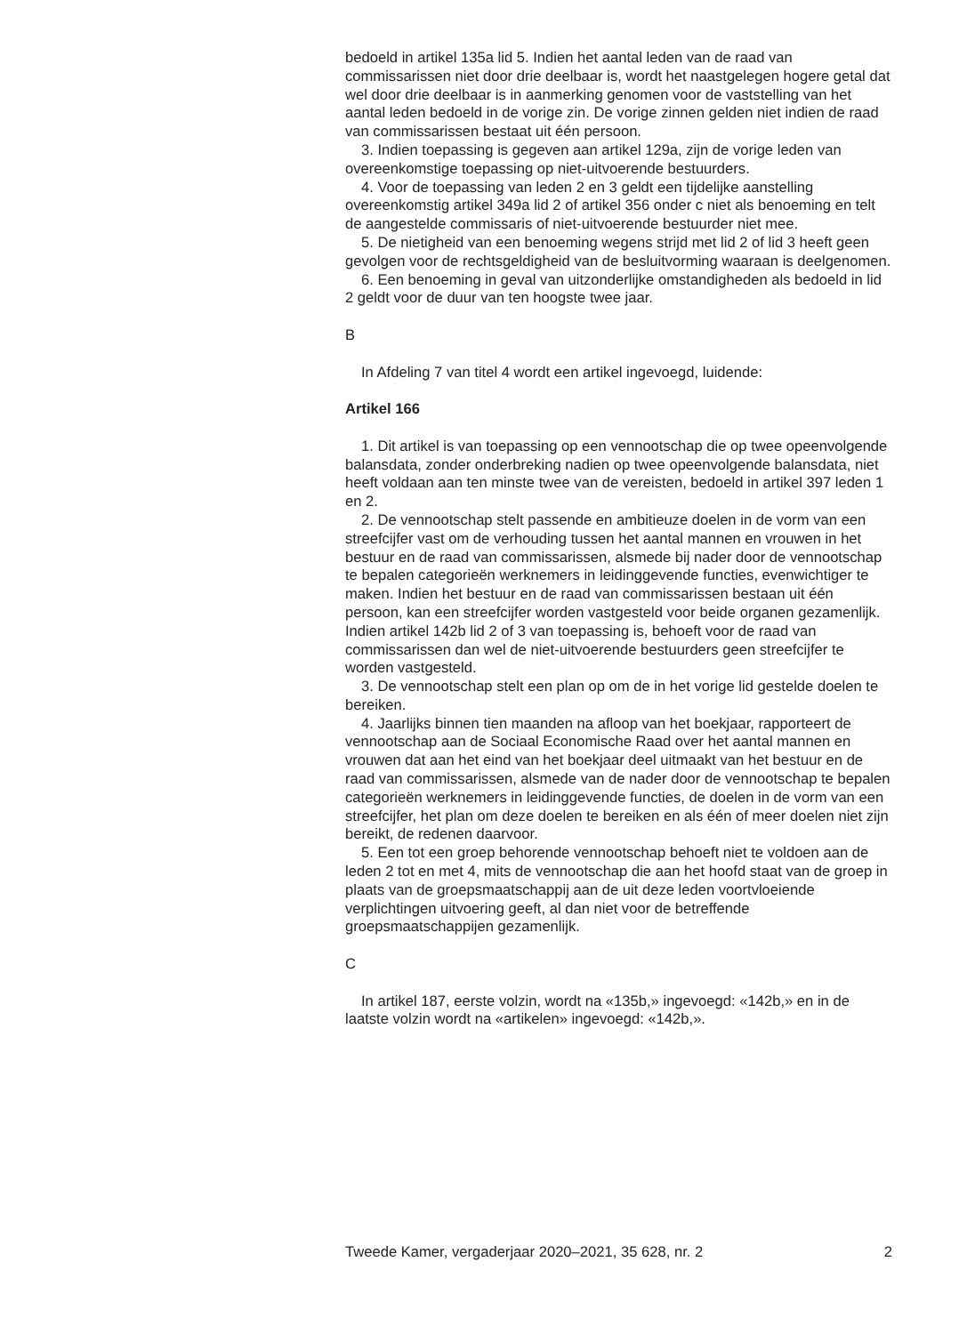bedoeld in artikel 135a lid 5. Indien het aantal leden van de raad van commissarissen niet door drie deelbaar is, wordt het naastgelegen hogere getal dat wel door drie deelbaar is in aanmerking genomen voor de vaststelling van het aantal leden bedoeld in de vorige zin. De vorige zinnen gelden niet indien de raad van commissarissen bestaat uit één persoon.
3. Indien toepassing is gegeven aan artikel 129a, zijn de vorige leden van overeenkomstige toepassing op niet-uitvoerende bestuurders.
4. Voor de toepassing van leden 2 en 3 geldt een tijdelijke aanstelling overeenkomstig artikel 349a lid 2 of artikel 356 onder c niet als benoeming en telt de aangestelde commissaris of niet-uitvoerende bestuurder niet mee.
5. De nietigheid van een benoeming wegens strijd met lid 2 of lid 3 heeft geen gevolgen voor de rechtsgeldigheid van de besluitvorming waaraan is deelgenomen.
6. Een benoeming in geval van uitzonderlijke omstandigheden als bedoeld in lid 2 geldt voor de duur van ten hoogste twee jaar.
B
In Afdeling 7 van titel 4 wordt een artikel ingevoegd, luidende:
Artikel 166
1. Dit artikel is van toepassing op een vennootschap die op twee opeenvolgende balansdata, zonder onderbreking nadien op twee opeenvolgende balansdata, niet heeft voldaan aan ten minste twee van de vereisten, bedoeld in artikel 397 leden 1 en 2.
2. De vennootschap stelt passende en ambitieuze doelen in de vorm van een streefcijfer vast om de verhouding tussen het aantal mannen en vrouwen in het bestuur en de raad van commissarissen, alsmede bij nader door de vennootschap te bepalen categorieën werknemers in leidinggevende functies, evenwichtiger te maken. Indien het bestuur en de raad van commissarissen bestaan uit één persoon, kan een streefcijfer worden vastgesteld voor beide organen gezamenlijk. Indien artikel 142b lid 2 of 3 van toepassing is, behoeft voor de raad van commissarissen dan wel de niet-uitvoerende bestuurders geen streefcijfer te worden vastgesteld.
3. De vennootschap stelt een plan op om de in het vorige lid gestelde doelen te bereiken.
4. Jaarlijks binnen tien maanden na afloop van het boekjaar, rapporteert de vennootschap aan de Sociaal Economische Raad over het aantal mannen en vrouwen dat aan het eind van het boekjaar deel uitmaakt van het bestuur en de raad van commissarissen, alsmede van de nader door de vennootschap te bepalen categorieën werknemers in leidinggevende functies, de doelen in de vorm van een streefcijfer, het plan om deze doelen te bereiken en als één of meer doelen niet zijn bereikt, de redenen daarvoor.
5. Een tot een groep behorende vennootschap behoeft niet te voldoen aan de leden 2 tot en met 4, mits de vennootschap die aan het hoofd staat van de groep in plaats van de groepsmaatschappij aan de uit deze leden voortvloeiende verplichtingen uitvoering geeft, al dan niet voor de betreffende groepsmaatschappijen gezamenlijk.
C
In artikel 187, eerste volzin, wordt na «135b,» ingevoegd: «142b,» en in de laatste volzin wordt na «artikelen» ingevoegd: «142b,».
Tweede Kamer, vergaderjaar 2020–2021, 35 628, nr. 2 2